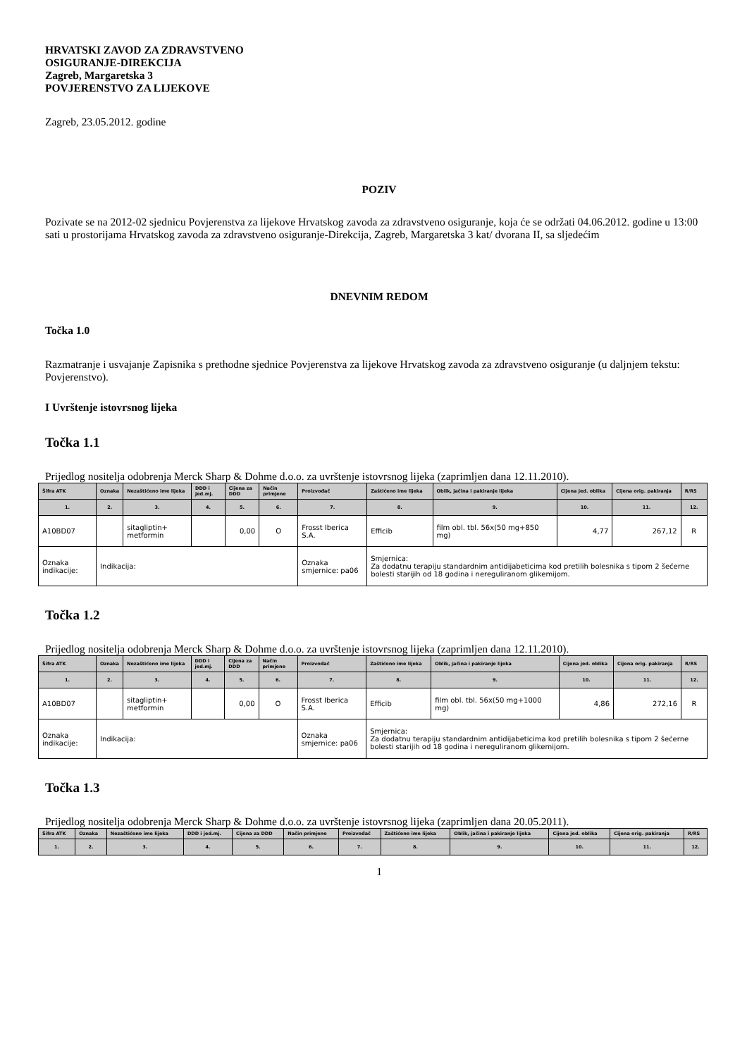HRVATSKI ZAVOD ZA ZDRAVSTVENO
OSIGURANJE-DIREKCIJA
Zagreb, Margaretska 3
POVJERENSTVO ZA LIJEKOVE
Zagreb, 23.05.2012. godine
POZIV
Pozivate se na 2012-02 sjednicu Povjerenstva za lijekove Hrvatskog zavoda za zdravstveno osiguranje, koja će se održati 04.06.2012. godine u 13:00 sati u prostorijama Hrvatskog zavoda za zdravstveno osiguranje-Direkcija, Zagreb, Margaretska 3 kat/ dvorana II, sa sljedećim
DNEVNIM REDOM
Točka 1.0
Razmatranje i usvajanje Zapisnika s prethodne sjednice Povjerenstva za lijekove Hrvatskog zavoda za zdravstveno osiguranje (u daljnjem tekstu: Povjerenstvo).
I Uvrštenje istovrsnog lijeka
Točka 1.1
Prijedlog nositelja odobrenja Merck Sharp & Dohme d.o.o. za uvrštenje istovrsnog lijeka (zaprimljen dana 12.11.2010).
| Šifra ATK | Oznaka | Nezaštićeno ime lijeka | DDD i jed.mj. | Cijena za DDD | Način primjene | Proizvođač | Zaštićeno ime lijeka | Oblik, jačina i pakiranje lijeka | Cijena jed. oblika | Cijena orig. pakiranja | R/RS |
| --- | --- | --- | --- | --- | --- | --- | --- | --- | --- | --- | --- |
| 1. | 2. | 3. | 4. | 5. | 6. | 7. | 8. | 9. | 10. | 11. | 12. |
| A10BD07 | | sitagliptin+ metformin | | 0,00 | O | Frosst Iberica S.A. | Efficib | film obl. tbl. 56x(50 mg+850 mg) | 4,77 | 267,12 | R |
| Oznaka indikacije: | Indikacija: | | | | | Oznaka smjernice: pa06 | Smjernica: Za dodatnu terapiju standardnim antidijabeticima kod pretilih bolesnika s tipom 2 šećerne bolesti starijih od 18 godina i nereguliranom glikemijom. | | | | |
Točka 1.2
Prijedlog nositelja odobrenja Merck Sharp & Dohme d.o.o. za uvrštenje istovrsnog lijeka (zaprimljen dana 12.11.2010).
| Šifra ATK | Oznaka | Nezaštićeno ime lijeka | DDD i jed.mj. | Cijena za DDD | Način primjene | Proizvođač | Zaštićeno ime lijeka | Oblik, jačina i pakiranje lijeka | Cijena jed. oblika | Cijena orig. pakiranja | R/RS |
| --- | --- | --- | --- | --- | --- | --- | --- | --- | --- | --- | --- |
| 1. | 2. | 3. | 4. | 5. | 6. | 7. | 8. | 9. | 10. | 11. | 12. |
| A10BD07 | | sitagliptin+ metformin | | 0,00 | O | Frosst Iberica S.A. | Efficib | film obl. tbl. 56x(50 mg+1000 mg) | 4,86 | 272,16 | R |
| Oznaka indikacije: | Indikacija: | | | | | Oznaka smjernice: pa06 | Smjernica: Za dodatnu terapiju standardnim antidijabeticima kod pretilih bolesnika s tipom 2 šećerne bolesti starijih od 18 godina i nereguliranom glikemijom. | | | | |
Točka 1.3
Prijedlog nositelja odobrenja Merck Sharp & Dohme d.o.o. za uvrštenje istovrsnog lijeka (zaprimljen dana 20.05.2011).
| Šifra ATK | Oznaka | Nezaštićeno ime lijeka | DDD i jed.mj. | Cijena za DDD | Način primjene | Proizvođač | Zaštićeno ime lijeka | Oblik, jačina i pakiranje lijeka | Cijena jed. oblika | Cijena orig. pakiranja | R/RS |
| --- | --- | --- | --- | --- | --- | --- | --- | --- | --- | --- | --- |
| 1. | 2. | 3. | 4. | 5. | 6. | 7. | 8. | 9. | 10. | 11. | 12. |
1